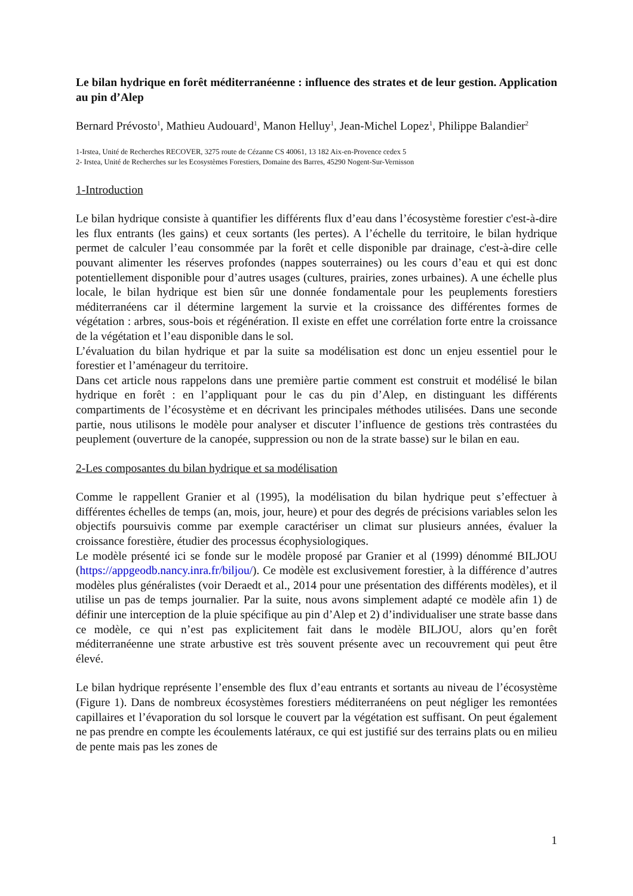Le bilan hydrique en forêt méditerranéenne : influence des strates et de leur gestion. Application au pin d’Alep
Bernard Prévosto<sup>1</sup>, Mathieu Audouard<sup>1</sup>, Manon Helluy<sup>1</sup>, Jean-Michel Lopez<sup>1</sup>, Philippe Balandier<sup>2</sup>
1-Irstea, Unité de Recherches RECOVER, 3275 route de Cézanne CS 40061, 13 182 Aix-en-Provence cedex 5
2- Irstea, Unité de Recherches sur les Ecosystèmes Forestiers, Domaine des Barres, 45290 Nogent-Sur-Vernisson
1-Introduction
Le bilan hydrique consiste à quantifier les différents flux d’eau dans l’écosystème forestier c'est-à-dire les flux entrants (les gains) et ceux sortants (les pertes). A l’échelle du territoire, le bilan hydrique permet de calculer l’eau consommée par la forêt et celle disponible par drainage, c'est-à-dire celle pouvant alimenter les réserves profondes (nappes souterraines) ou les cours d’eau et qui est donc potentiellement disponible pour d’autres usages (cultures, prairies, zones urbaines). A une échelle plus locale, le bilan hydrique est bien sûr une donnée fondamentale pour les peuplements forestiers méditerranéens car il détermine largement la survie et la croissance des différentes formes de végétation : arbres, sous-bois et régénération. Il existe en effet une corrélation forte entre la croissance de la végétation et l’eau disponible dans le sol.
L’évaluation du bilan hydrique et par la suite sa modélisation est donc un enjeu essentiel pour le forestier et l’aménageur du territoire.
Dans cet article nous rappelons dans une première partie comment est construit et modélisé le bilan hydrique en forêt : en l’appliquant pour le cas du pin d’Alep, en distinguant les différents compartiments de l’écosystème et en décrivant les principales méthodes utilisées. Dans une seconde partie, nous utilisons le modèle pour analyser et discuter l’influence de gestions très contrastées du peuplement (ouverture de la canopée, suppression ou non de la strate basse) sur le bilan en eau.
2-Les composantes du bilan hydrique et sa modélisation
Comme le rappellent Granier et al (1995), la modélisation du bilan hydrique peut s’effectuer à différentes échelles de temps (an, mois, jour, heure) et pour des degrés de précisions variables selon les objectifs poursuivis comme par exemple caractériser un climat sur plusieurs années, évaluer la croissance forestière, étudier des processus écophysiologiques.
Le modèle présenté ici se fonde sur le modèle proposé par Granier et al (1999) dénommé BILJOU (https://appgeodb.nancy.inra.fr/biljou/). Ce modèle est exclusivement forestier, à la différence d’autres modèles plus généralistes (voir Deraedt et al., 2014 pour une présentation des différents modèles), et il utilise un pas de temps journalier. Par la suite, nous avons simplement adapté ce modèle afin 1) de définir une interception de la pluie spécifique au pin d’Alep et 2) d’individualiser une strate basse dans ce modèle, ce qui n’est pas explicitement fait dans le modèle BILJOU, alors qu’en forêt méditerranéenne une strate arbustive est très souvent présente avec un recouvrement qui peut être élevé.
Le bilan hydrique représente l’ensemble des flux d’eau entrants et sortants au niveau de l’écosystème (Figure 1). Dans de nombreux écosystèmes forestiers méditerranéens on peut négliger les remontées capillaires et l’évaporation du sol lorsque le couvert par la végétation est suffisant. On peut également ne pas prendre en compte les écoulements latéraux, ce qui est justifié sur des terrains plats ou en milieu de pente mais pas les zones de
1